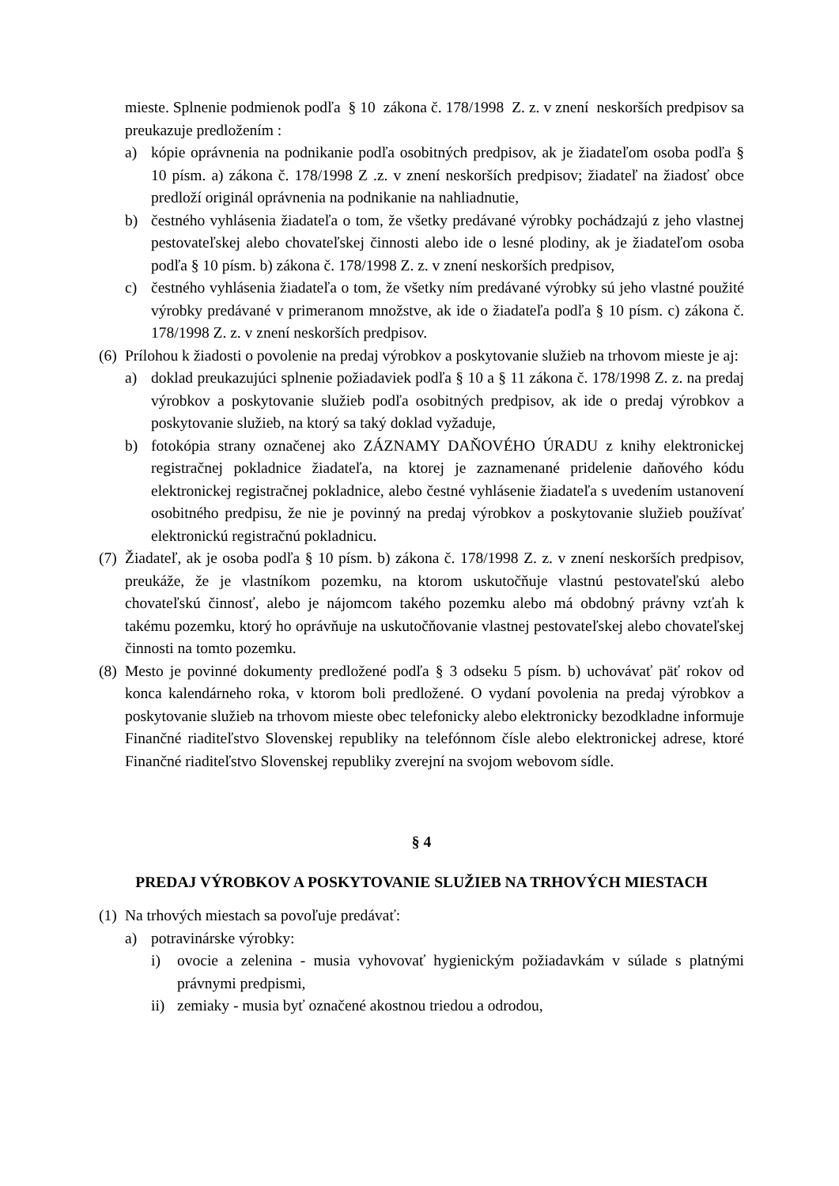mieste. Splnenie podmienok podľa § 10 zákona č. 178/1998 Z. z. v znení neskorších predpisov sa preukazuje predložením :
a) kópie oprávnenia na podnikanie podľa osobitných predpisov, ak je žiadateľom osoba podľa § 10 písm. a) zákona č. 178/1998 Z .z. v znení neskorších predpisov; žiadateľ na žiadosť obce predloží originál oprávnenia na podnikanie na nahliadnutie,
b) čestného vyhlásenia žiadateľa o tom, že všetky predávané výrobky pochádzajú z jeho vlastnej pestovateľskej alebo chovateľskej činnosti alebo ide o lesné plodiny, ak je žiadateľom osoba podľa § 10 písm. b) zákona č. 178/1998 Z. z. v znení neskorších predpisov,
c) čestného vyhlásenia žiadateľa o tom, že všetky ním predávané výrobky sú jeho vlastné použité výrobky predávané v primeranom množstve, ak ide o žiadateľa podľa § 10 písm. c) zákona č. 178/1998 Z. z. v znení neskorších predpisov.
(6) Prílohou k žiadosti o povolenie na predaj výrobkov a poskytovanie služieb na trhovom mieste je aj:
a) doklad preukazujúci splnenie požiadaviek podľa § 10 a § 11 zákona č. 178/1998 Z. z. na predaj výrobkov a poskytovanie služieb podľa osobitných predpisov, ak ide o predaj výrobkov a poskytovanie služieb, na ktorý sa taký doklad vyžaduje,
b) fotokópia strany označenej ako ZÁZNAMY DAŇOVÉHO ÚRADU z knihy elektronickej registračnej pokladnice žiadateľa, na ktorej je zaznamenané pridelenie daňového kódu elektronickej registračnej pokladnice, alebo čestné vyhlásenie žiadateľa s uvedením ustanovení osobitného predpisu, že nie je povinný na predaj výrobkov a poskytovanie služieb používať elektronickú registračnú pokladnicu.
(7) Žiadateľ, ak je osoba podľa § 10 písm. b) zákona č. 178/1998 Z. z. v znení neskorších predpisov, preukáže, že je vlastníkom pozemku, na ktorom uskutočňuje vlastnú pestovateľskú alebo chovateľskú činnosť, alebo je nájomcom takého pozemku alebo má obdobný právny vzťah k takému pozemku, ktorý ho oprávňuje na uskutočňovanie vlastnej pestovateľskej alebo chovateľskej činnosti na tomto pozemku.
(8) Mesto je povinné dokumenty predložené podľa § 3 odseku 5 písm. b) uchovávať päť rokov od konca kalendárneho roka, v ktorom boli predložené. O vydaní povolenia na predaj výrobkov a poskytovanie služieb na trhovom mieste obec telefonicky alebo elektronicky bezodkladne informuje Finančné riaditeľstvo Slovenskej republiky na telefónnom čísle alebo elektronickej adrese, ktoré Finančné riaditeľstvo Slovenskej republiky zverejní na svojom webovom sídle.
§ 4
PREDAJ VÝROBKOV A POSKYTOVANIE SLUŽIEB NA TRHOVÝCH MIESTACH
(1) Na trhových miestach sa povoľuje predávať:
a) potravinárske výrobky:
i) ovocie a zelenina - musia vyhovovať hygienickým požiadavkám v súlade s platnými právnymi predpismi,
ii) zemiaky - musia byť označené akostnou triedou a odrodou,